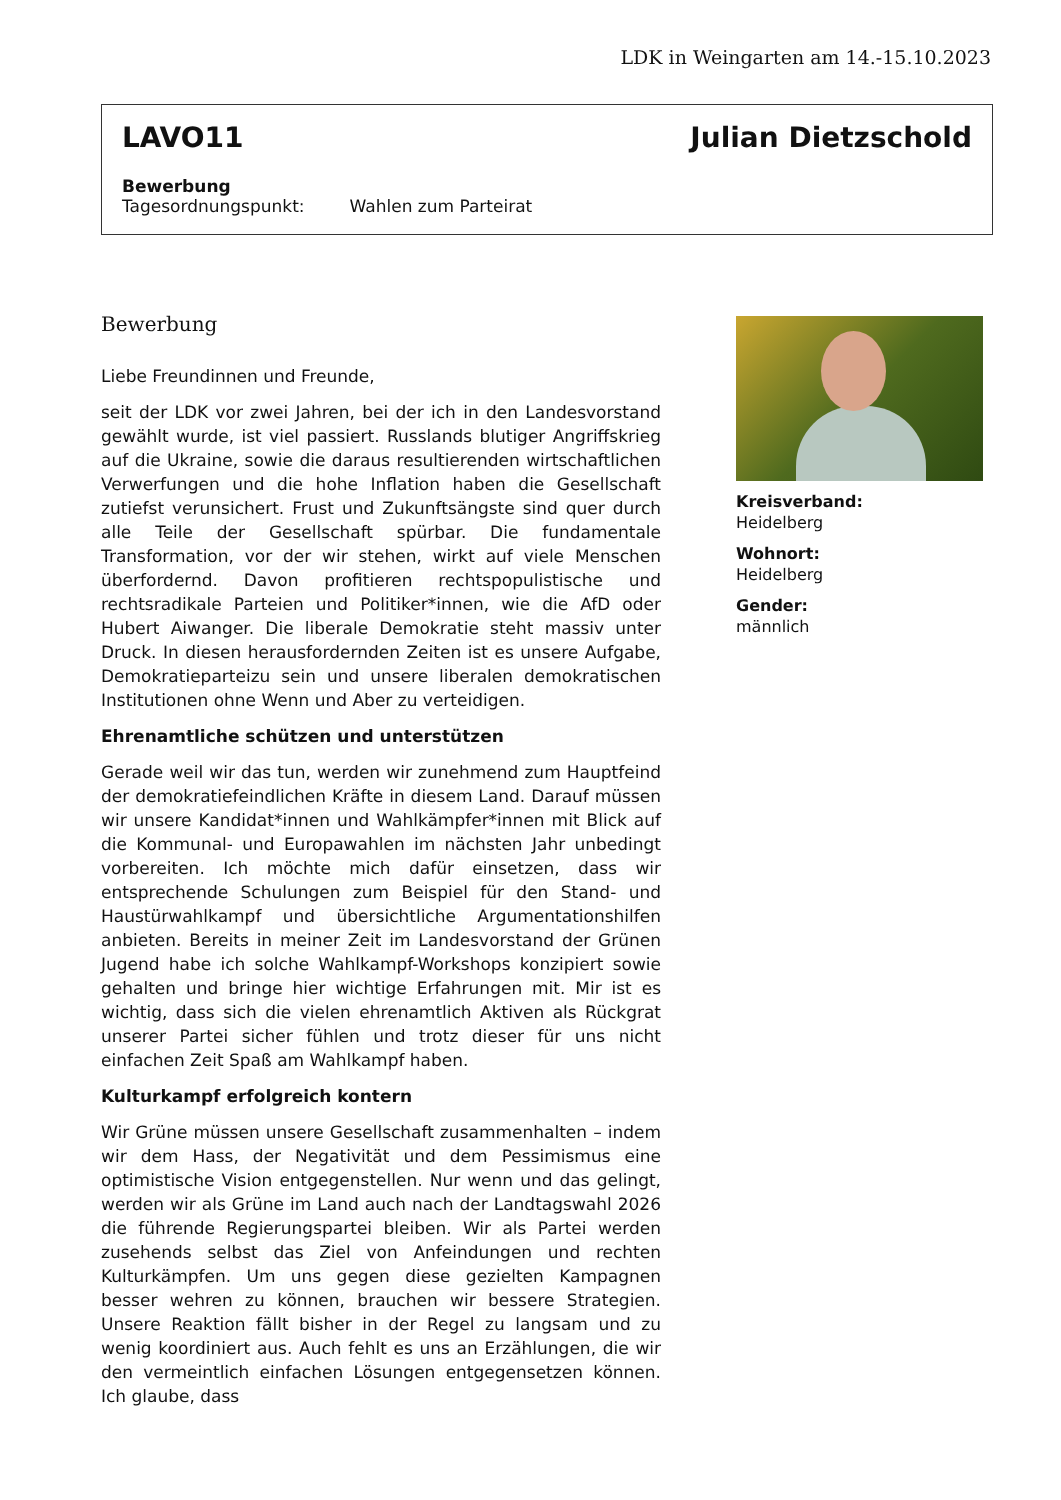LDK in Weingarten am 14.-15.10.2023
LAVO11 Julian Dietzschold
Bewerbung
Tagesordnungspunkt: Wahlen zum Parteirat
Bewerbung
Liebe Freundinnen und Freunde,
seit der LDK vor zwei Jahren, bei der ich in den Landesvorstand gewählt wurde, ist viel passiert. Russlands blutiger Angriffskrieg auf die Ukraine, sowie die daraus resultierenden wirtschaftlichen Verwerfungen und die hohe Inflation haben die Gesellschaft zutiefst verunsichert. Frust und Zukunftsängste sind quer durch alle Teile der Gesellschaft spürbar. Die fundamentale Transformation, vor der wir stehen, wirkt auf viele Menschen überfordernd. Davon profitieren rechtspopulistische und rechtsradikale Parteien und Politiker*innen, wie die AfD oder Hubert Aiwanger. Die liberale Demokratie steht massiv unter Druck. In diesen herausfordernden Zeiten ist es unsere Aufgabe, Demokratieparteizu sein und unsere liberalen demokratischen Institutionen ohne Wenn und Aber zu verteidigen.
Ehrenamtliche schützen und unterstützen
Gerade weil wir das tun, werden wir zunehmend zum Hauptfeind der demokratiefeindlichen Kräfte in diesem Land. Darauf müssen wir unsere Kandidat*innen und Wahlkämpfer*innen mit Blick auf die Kommunal- und Europawahlen im nächsten Jahr unbedingt vorbereiten. Ich möchte mich dafür einsetzen, dass wir entsprechende Schulungen zum Beispiel für den Stand- und Haustürwahlkampf und übersichtliche Argumentationshilfen anbieten. Bereits in meiner Zeit im Landesvorstand der Grünen Jugend habe ich solche Wahlkampf-Workshops konzipiert sowie gehalten und bringe hier wichtige Erfahrungen mit. Mir ist es wichtig, dass sich die vielen ehrenamtlich Aktiven als Rückgrat unserer Partei sicher fühlen und trotz dieser für uns nicht einfachen Zeit Spaß am Wahlkampf haben.
Kulturkampf erfolgreich kontern
Wir Grüne müssen unsere Gesellschaft zusammenhalten – indem wir dem Hass, der Negativität und dem Pessimismus eine optimistische Vision entgegenstellen. Nur wenn und das gelingt, werden wir als Grüne im Land auch nach der Landtagswahl 2026 die führende Regierungspartei bleiben. Wir als Partei werden zusehends selbst das Ziel von Anfeindungen und rechten Kulturkämpfen. Um uns gegen diese gezielten Kampagnen besser wehren zu können, brauchen wir bessere Strategien. Unsere Reaktion fällt bisher in der Regel zu langsam und zu wenig koordiniert aus. Auch fehlt es uns an Erzählungen, die wir den vermeintlich einfachen Lösungen entgegensetzen können. Ich glaube, dass
Kreisverband:
Heidelberg
Wohnort:
Heidelberg
Gender:
männlich